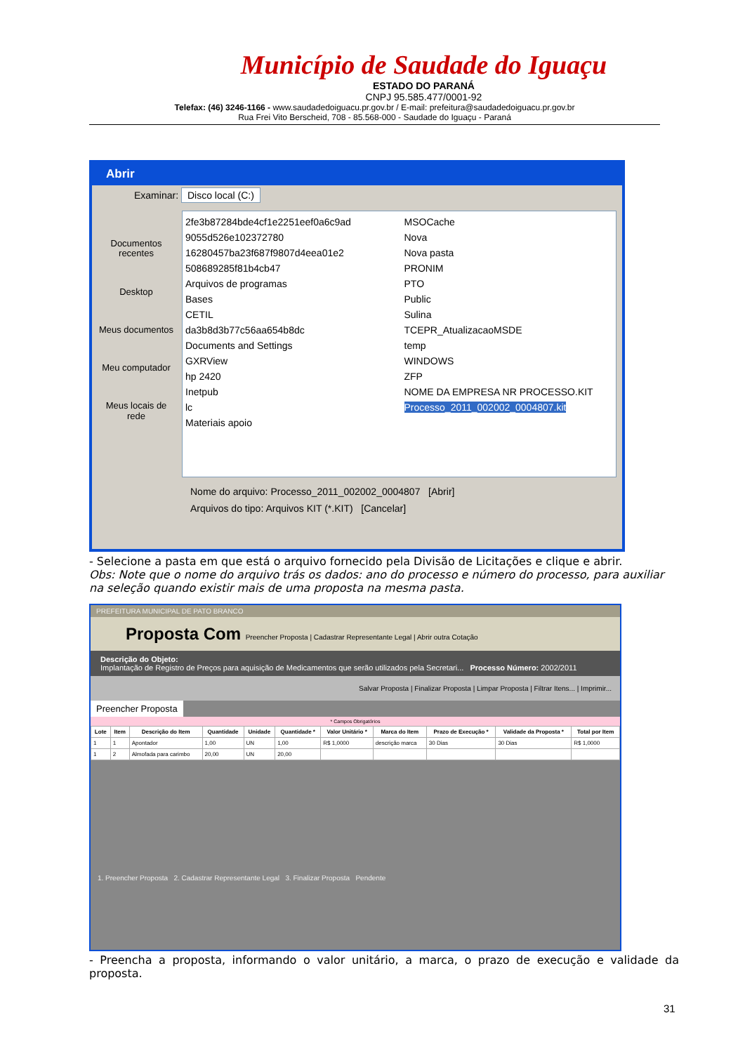Município de Saudade do Iguaçu
ESTADO DO PARANÁ
CNPJ 95.585.477/0001-92
Telefax: (46) 3246-1166 - www.saudadedoiguacu.pr.gov.br / E-mail: prefeitura@saudadedoiguacu.pr.gov.br
Rua Frei Vito Berscheid, 708 - 85.568-000 - Saudade do Iguaçu - Paraná
Abrir
Examinar: Disco local (C:)
Documentos recentes
Desktop
Meus documentos
Meu computador
Meus locais de rede
2fe3b87284bde4cf1e2251eef0a6c9ad
9055d526e102372780
16280457ba23f687f9807d4eea01e2
508689285f81b4cb47
Arquivos de programas
Bases
CETIL
da3b8d3b77c56aa654b8dc
Documents and Settings
GXRView
hp 2420
Inetpub
lc
Materiais apoio
MSOCache
Nova
Nova pasta
PRONIM
PTO
Public
Sulina
TCEPR_AtualizacaoMSDE
temp
WINDOWS
ZFP
NOME DA EMPRESA NR PROCESSO.KIT
Processo_2011_002002_0004807.kit
Nome do arquivo: Processo_2011_002002_0004807 [Abrir]
Arquivos do tipo: Arquivos KIT (*.KIT) [Cancelar]
- Selecione a pasta em que está o arquivo fornecido pela Divisão de Licitações e clique e abrir.
Obs: Note que o nome do arquivo trás os dados: ano do processo e número do processo, para auxiliar na seleção quando existir mais de uma proposta na mesma pasta.
PREFEITURA MUNICIPAL DE PATO BRANCO
Proposta Com Preencher Proposta | Cadastrar Representante Legal | Abrir outra Cotação
Descrição do Objeto:
Implantação de Registro de Preços para aquisição de Medicamentos que serão utilizados pela Secretari... Processo Número: 2002/2011
Salvar Proposta | Finalizar Proposta | Limpar Proposta | Filtrar Itens... | Imprimir...
Preencher Proposta
* Campos Obrigatórios
| Lote | Item | Descrição do Item | Quantidade | Unidade | Quantidade * | Valor Unitário * | Marca do Item | Prazo de Execução * | Validade da Proposta * | Total por Item |
| --- | --- | --- | --- | --- | --- | --- | --- | --- | --- | --- |
| 1 | 1 | Apontador | 1,00 | UN | 1,00 | R$ 1,0000 | descrição marca | 30 Dias | 30 Dias | R$ 1,0000 |
| 1 | 2 | Almofada para carimbo | 20,00 | UN | 20,00 | | | | | |
1. Preencher Proposta 2. Cadastrar Representante Legal 3. Finalizar Proposta Pendente
- Preencha a proposta, informando o valor unitário, a marca, o prazo de execução e validade da proposta.
31